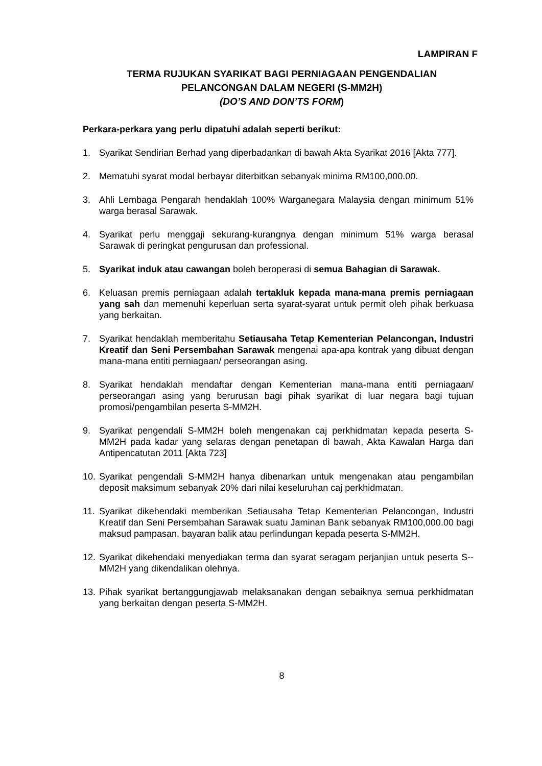LAMPIRAN F
TERMA RUJUKAN SYARIKAT BAGI PERNIAGAAN PENGENDALIAN
PELANCONGAN DALAM NEGERI (S-MM2H)
(DO’S AND DON’TS FORM)
Perkara-perkara yang perlu dipatuhi adalah seperti berikut:
1. Syarikat Sendirian Berhad yang diperbadankan di bawah Akta Syarikat 2016 [Akta 777].
2. Mematuhi syarat modal berbayar diterbitkan sebanyak minima RM100,000.00.
3. Ahli Lembaga Pengarah hendaklah 100% Warganegara Malaysia dengan minimum 51% warga berasal Sarawak.
4. Syarikat perlu menggaji sekurang-kurangnya dengan minimum 51% warga berasal Sarawak di peringkat pengurusan dan professional.
5. Syarikat induk atau cawangan boleh beroperasi di semua Bahagian di Sarawak.
6. Keluasan premis perniagaan adalah tertakluk kepada mana-mana premis perniagaan yang sah dan memenuhi keperluan serta syarat-syarat untuk permit oleh pihak berkuasa yang berkaitan.
7. Syarikat hendaklah memberitahu Setiausaha Tetap Kementerian Pelancongan, Industri Kreatif dan Seni Persembahan Sarawak mengenai apa-apa kontrak yang dibuat dengan mana-mana entiti perniagaan/ perseorangan asing.
8. Syarikat hendaklah mendaftar dengan Kementerian mana-mana entiti perniagaan/ perseorangan asing yang berurusan bagi pihak syarikat di luar negara bagi tujuan promosi/pengambilan peserta S-MM2H.
9. Syarikat pengendali S-MM2H boleh mengenakan caj perkhidmatan kepada peserta S-MM2H pada kadar yang selaras dengan penetapan di bawah, Akta Kawalan Harga dan Antipencatutan 2011 [Akta 723]
10. Syarikat pengendali S-MM2H hanya dibenarkan untuk mengenakan atau pengambilan deposit maksimum sebanyak 20% dari nilai keseluruhan caj perkhidmatan.
11. Syarikat dikehendaki memberikan Setiausaha Tetap Kementerian Pelancongan, Industri Kreatif dan Seni Persembahan Sarawak suatu Jaminan Bank sebanyak RM100,000.00 bagi maksud pampasan, bayaran balik atau perlindungan kepada peserta S-MM2H.
12. Syarikat dikehendaki menyediakan terma dan syarat seragam perjanjian untuk peserta S--MM2H yang dikendalikan olehnya.
13. Pihak syarikat bertanggungjawab melaksanakan dengan sebaiknya semua perkhidmatan yang berkaitan dengan peserta S-MM2H.
8